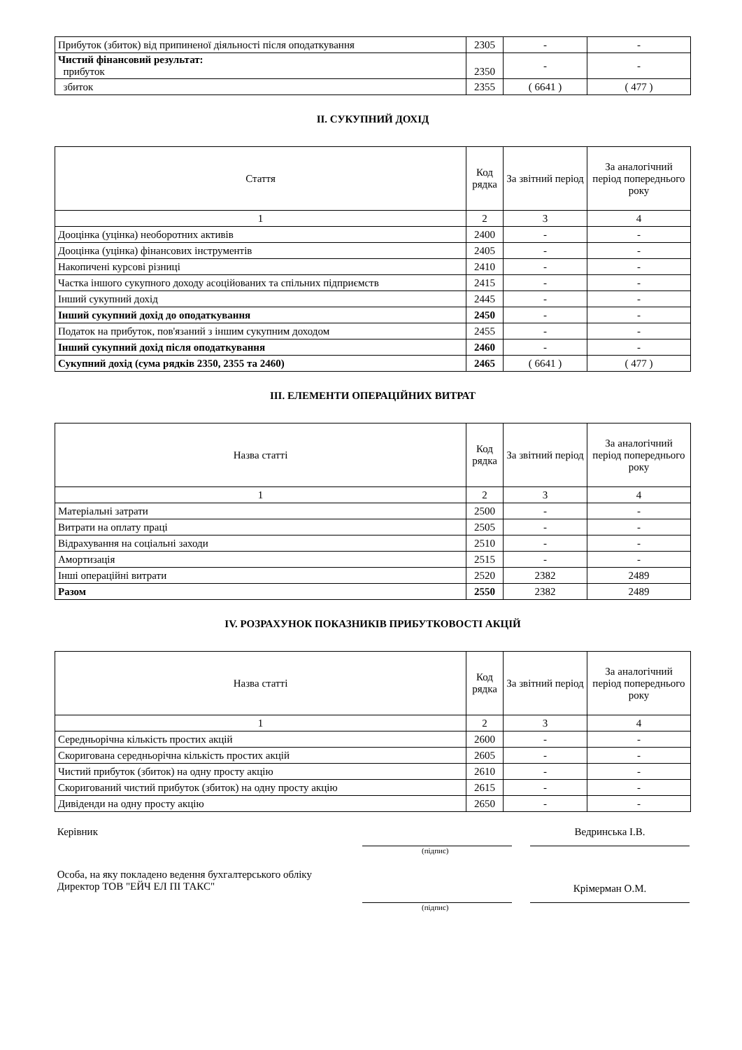| Прибуток (збиток) від припиненої діяльності після оподаткування | 2305 | - | - |
| Чистий фінансовий результат: прибуток | 2350 | - | - |
| збиток | 2355 | ( 6641 ) | ( 477 ) |
II. СУКУПНИЙ ДОХІД
| Стаття | Код рядка | За звітний період | За аналогічний період попереднього року |
| 1 | 2 | 3 | 4 |
| Дооцінка (уцінка) необоротних активів | 2400 | - | - |
| Дооцінка (уцінка) фінансових інструментів | 2405 | - | - |
| Накопичені курсові різниці | 2410 | - | - |
| Частка іншого сукупного доходу асоційованих та спільних підприємств | 2415 | - | - |
| Інший сукупний дохід | 2445 | - | - |
| Інший сукупний дохід до оподаткування | 2450 | - | - |
| Податок на прибуток, пов'язаний з іншим сукупним доходом | 2455 | - | - |
| Інший сукупний дохід після оподаткування | 2460 | - | - |
| Сукупний дохід (сума рядків 2350, 2355 та 2460) | 2465 | ( 6641 ) | ( 477 ) |
III. ЕЛЕМЕНТИ ОПЕРАЦІЙНИХ ВИТРАТ
| Назва статті | Код рядка | За звітний період | За аналогічний період попереднього року |
| 1 | 2 | 3 | 4 |
| Матеріальні затрати | 2500 | - | - |
| Витрати на оплату праці | 2505 | - | - |
| Відрахування на соціальні заходи | 2510 | - | - |
| Амортизація | 2515 | - | - |
| Інші операційні витрати | 2520 | 2382 | 2489 |
| Разом | 2550 | 2382 | 2489 |
IV. РОЗРАХУНОК ПОКАЗНИКІВ ПРИБУТКОВОСТІ АКЦІЙ
| Назва статті | Код рядка | За звітний період | За аналогічний період попереднього року |
| 1 | 2 | 3 | 4 |
| Середньорічна кількість простих акцій | 2600 | - | - |
| Скоригована середньорічна кількість простих акцій | 2605 | - | - |
| Чистий прибуток (збиток) на одну просту акцію | 2610 | - | - |
| Скоригований чистий прибуток (збиток) на одну просту акцію | 2615 | - | - |
| Дивіденди на одну просту акцію | 2650 | - | - |
Керівник
Ведринська І.В.
(підпис)
Особа, на яку покладено ведення бухгалтерського обліку
Директор ТОВ "ЕЙЧ ЕЛ ПІ ТАКС"
Крімерман О.М.
(підпис)